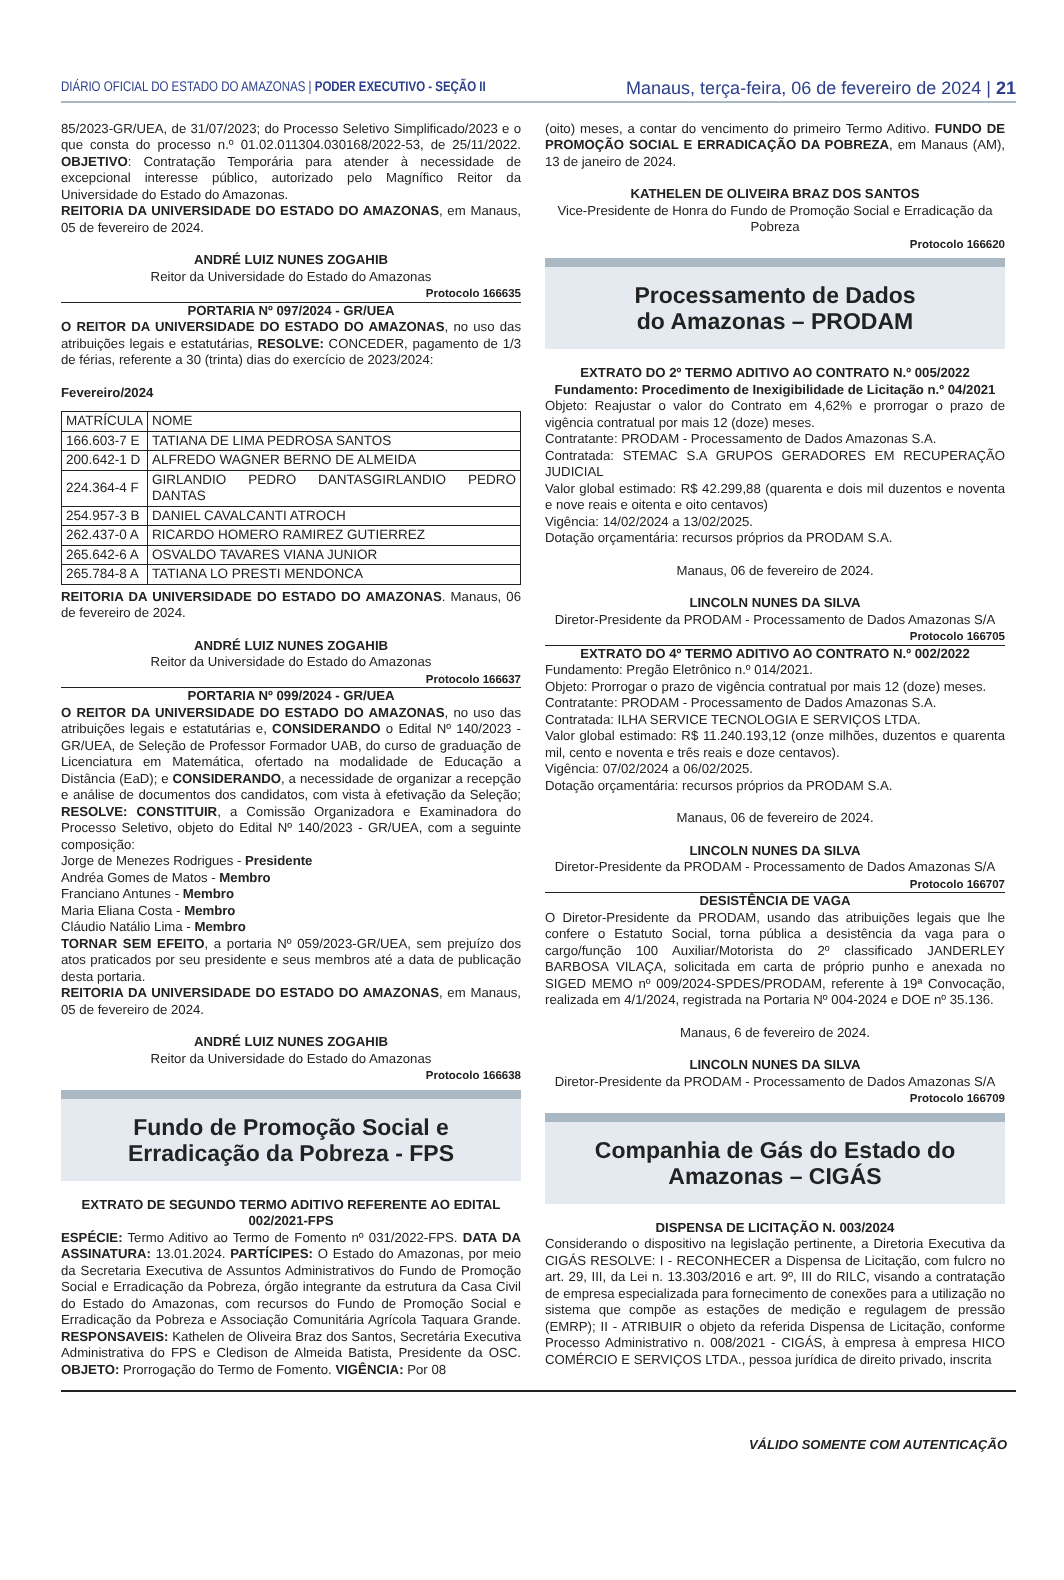DIÁRIO OFICIAL DO ESTADO DO AMAZONAS | PODER EXECUTIVO - SEÇÃO II
Manaus, terça-feira, 06 de fevereiro de 2024 | 21
85/2023-GR/UEA, de 31/07/2023; do Processo Seletivo Simplificado/2023 e o que consta do processo n.º 01.02.011304.030168/2022-53, de 25/11/2022. OBJETIVO: Contratação Temporária para atender à necessidade de excepcional interesse público, autorizado pelo Magnífico Reitor da Universidade do Estado do Amazonas.
REITORIA DA UNIVERSIDADE DO ESTADO DO AMAZONAS, em Manaus, 05 de fevereiro de 2024.
ANDRÉ LUIZ NUNES ZOGAHIB
Reitor da Universidade do Estado do Amazonas
Protocolo 166635
PORTARIA Nº 097/2024 - GR/UEA
O REITOR DA UNIVERSIDADE DO ESTADO DO AMAZONAS, no uso das atribuições legais e estatutárias, RESOLVE: CONCEDER, pagamento de 1/3 de férias, referente a 30 (trinta) dias do exercício de 2023/2024:
Fevereiro/2024
| MATRÍCULA | NOME |
| 166.603-7 E | TATIANA DE LIMA PEDROSA SANTOS |
| 200.642-1 D | ALFREDO WAGNER BERNO DE ALMEIDA |
| 224.364-4 F | GIRLANDIO PEDRO DANTASGIRLANDIO PEDRO DANTAS |
| 254.957-3 B | DANIEL CAVALCANTI ATROCH |
| 262.437-0 A | RICARDO HOMERO RAMIREZ GUTIERREZ |
| 265.642-6 A | OSVALDO TAVARES VIANA JUNIOR |
| 265.784-8 A | TATIANA LO PRESTI MENDONCA |
REITORIA DA UNIVERSIDADE DO ESTADO DO AMAZONAS. Manaus, 06 de fevereiro de 2024.
ANDRÉ LUIZ NUNES ZOGAHIB
Reitor da Universidade do Estado do Amazonas
Protocolo 166637
PORTARIA Nº 099/2024 - GR/UEA
O REITOR DA UNIVERSIDADE DO ESTADO DO AMAZONAS, no uso das atribuições legais e estatutárias e, CONSIDERANDO o Edital Nº 140/2023 - GR/UEA, de Seleção de Professor Formador UAB, do curso de graduação de Licenciatura em Matemática, ofertado na modalidade de Educação a Distância (EaD); e CONSIDERANDO, a necessidade de organizar a recepção e análise de documentos dos candidatos, com vista à efetivação da Seleção; RESOLVE: CONSTITUIR, a Comissão Organizadora e Examinadora do Processo Seletivo, objeto do Edital Nº 140/2023 - GR/UEA, com a seguinte composição:
Jorge de Menezes Rodrigues - Presidente
Andréa Gomes de Matos - Membro
Franciano Antunes - Membro
Maria Eliana Costa - Membro
Cláudio Natálio Lima - Membro
TORNAR SEM EFEITO, a portaria Nº 059/2023-GR/UEA, sem prejuízo dos atos praticados por seu presidente e seus membros até a data de publicação desta portaria.
REITORIA DA UNIVERSIDADE DO ESTADO DO AMAZONAS, em Manaus, 05 de fevereiro de 2024.
ANDRÉ LUIZ NUNES ZOGAHIB
Reitor da Universidade do Estado do Amazonas
Protocolo 166638
Fundo de Promoção Social e
Erradicação da Pobreza - FPS
EXTRATO DE SEGUNDO TERMO ADITIVO REFERENTE AO EDITAL 002/2021-FPS
ESPÉCIE: Termo Aditivo ao Termo de Fomento nº 031/2022-FPS. DATA DA ASSINATURA: 13.01.2024. PARTÍCIPES: O Estado do Amazonas, por meio da Secretaria Executiva de Assuntos Administrativos do Fundo de Promoção Social e Erradicação da Pobreza, órgão integrante da estrutura da Casa Civil do Estado do Amazonas, com recursos do Fundo de Promoção Social e Erradicação da Pobreza e Associação Comunitária Agrícola Taquara Grande. RESPONSAVEIS: Kathelen de Oliveira Braz dos Santos, Secretária Executiva Administrativa do FPS e Cledison de Almeida Batista, Presidente da OSC. OBJETO: Prorrogação do Termo de Fomento. VIGÊNCIA: Por 08
(oito) meses, a contar do vencimento do primeiro Termo Aditivo. FUNDO DE PROMOÇÃO SOCIAL E ERRADICAÇÃO DA POBREZA, em Manaus (AM), 13 de janeiro de 2024.
KATHELEN DE OLIVEIRA BRAZ DOS SANTOS
Vice-Presidente de Honra do Fundo de Promoção Social e Erradicação da Pobreza
Protocolo 166620
Processamento de Dados
do Amazonas – PRODAM
EXTRATO DO 2º TERMO ADITIVO AO CONTRATO N.º 005/2022
Fundamento: Procedimento de Inexigibilidade de Licitação n.º 04/2021
Objeto: Reajustar o valor do Contrato em 4,62% e prorrogar o prazo de vigência contratual por mais 12 (doze) meses.
Contratante: PRODAM - Processamento de Dados Amazonas S.A.
Contratada: STEMAC S.A GRUPOS GERADORES EM RECUPERAÇÃO JUDICIAL
Valor global estimado: R$ 42.299,88 (quarenta e dois mil duzentos e noventa e nove reais e oitenta e oito centavos)
Vigência: 14/02/2024 a 13/02/2025.
Dotação orçamentária: recursos próprios da PRODAM S.A.
Manaus, 06 de fevereiro de 2024.
LINCOLN NUNES DA SILVA
Diretor-Presidente da PRODAM - Processamento de Dados Amazonas S/A
Protocolo 166705
EXTRATO DO 4º TERMO ADITIVO AO CONTRATO N.º 002/2022
Fundamento: Pregão Eletrônico n.º 014/2021.
Objeto: Prorrogar o prazo de vigência contratual por mais 12 (doze) meses.
Contratante: PRODAM - Processamento de Dados Amazonas S.A.
Contratada: ILHA SERVICE TECNOLOGIA E SERVIÇOS LTDA.
Valor global estimado: R$ 11.240.193,12 (onze milhões, duzentos e quarenta mil, cento e noventa e três reais e doze centavos).
Vigência: 07/02/2024 a 06/02/2025.
Dotação orçamentária: recursos próprios da PRODAM S.A.
Manaus, 06 de fevereiro de 2024.
LINCOLN NUNES DA SILVA
Diretor-Presidente da PRODAM - Processamento de Dados Amazonas S/A
Protocolo 166707
DESISTÊNCIA DE VAGA
O Diretor-Presidente da PRODAM, usando das atribuições legais que lhe confere o Estatuto Social, torna pública a desistência da vaga para o cargo/função 100 Auxiliar/Motorista do 2º classificado JANDERLEY BARBOSA VILAÇA, solicitada em carta de próprio punho e anexada no SIGED MEMO nº 009/2024-SPDES/PRODAM, referente à 19ª Convocação, realizada em 4/1/2024, registrada na Portaria Nº 004-2024 e DOE nº 35.136.
Manaus, 6 de fevereiro de 2024.
LINCOLN NUNES DA SILVA
Diretor-Presidente da PRODAM - Processamento de Dados Amazonas S/A
Protocolo 166709
Companhia de Gás do Estado do
Amazonas – CIGÁS
DISPENSA DE LICITAÇÃO N. 003/2024
Considerando o dispositivo na legislação pertinente, a Diretoria Executiva da CIGÁS RESOLVE: I - RECONHECER a Dispensa de Licitação, com fulcro no art. 29, III, da Lei n. 13.303/2016 e art. 9º, III do RILC, visando a contratação de empresa especializada para fornecimento de conexões para a utilização no sistema que compõe as estações de medição e regulagem de pressão (EMRP); II - ATRIBUIR o objeto da referida Dispensa de Licitação, conforme Processo Administrativo n. 008/2021 - CIGÁS, à empresa à empresa HICO COMÉRCIO E SERVIÇOS LTDA., pessoa jurídica de direito privado, inscrita
VÁLIDO SOMENTE COM AUTENTICAÇÃO